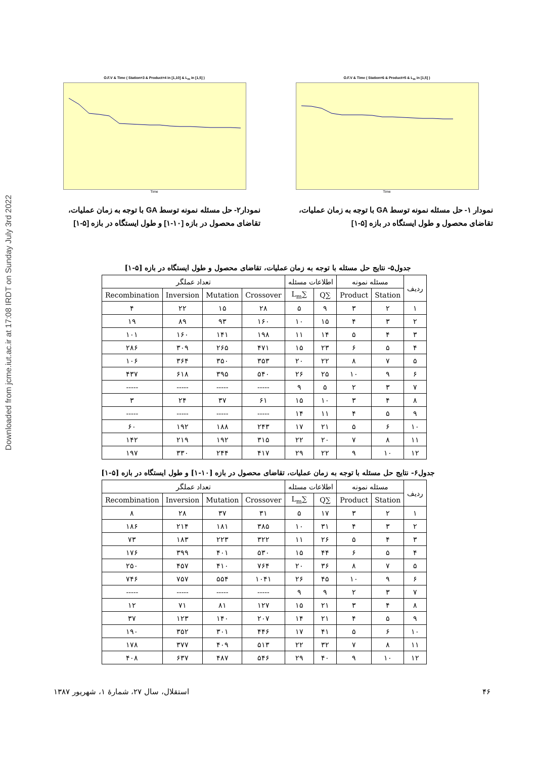Downloaded from jcme.iut.ac.ir at 17:08 IRDT on Sunday July 3rd 2022
O.F.V & Time ( Station=6 & Product=5 & L<sub>m</sub> in [1,5] )
Time
نمودار ۱- حل مسئله نمونه توسط GA با توجه به زمان عملیات،
تقاضای محصول و طول ایستگاه در بازه [۵-۱]
O.F.V & Time ( Station=3 & Product=4 in [1,10] & L<sub>m</sub> in [1,5] )
Time
نمودار۲- حل مسئله نمونه توسط GA با توجه به زمان عملیات،
تقاضای محصول در بازه [۱۰-۱] و طول ایستگاه در بازه [۵-۱]
جدول۵- نتایج حل مسئله با توجه به زمان عملیات، تقاضای محصول و طول ایستگاه در بازه [۵-۱]
| ردیف | مسئله نمونه | | اطلاعات مسئله | | تعداد عملگر | | | |
| --- | --- | --- | --- | --- | --- | --- | --- | --- |
| | Station | Product | ∑Q | ∑L<sub>m</sub> | Crossover | Mutation | Inversion | Recombination |
| ۱ | ۲ | ۳ | ۹ | ۵ | ۲۸ | ۱۵ | ۲۲ | ۴ |
| ۲ | ۳ | ۴ | ۱۵ | ۱۰ | ۱۶۰ | ۹۳ | ۸۹ | ۱۹ |
| ۳ | ۴ | ۵ | ۱۴ | ۱۱ | ۱۹۸ | ۱۴۱ | ۱۶۰ | ۱۰۱ |
| ۴ | ۵ | ۶ | ۲۳ | ۱۵ | ۴۷۱ | ۲۶۵ | ۳۰۹ | ۲۸۶ |
| ۵ | ۷ | ۸ | ۲۲ | ۲۰ | ۳۵۳ | ۳۵۰ | ۳۶۴ | ۱۰۶ |
| ۶ | ۹ | ۱۰ | ۲۵ | ۲۶ | ۵۴۰ | ۳۹۵ | ۶۱۸ | ۴۳۷ |
| ۷ | ۳ | ۲ | ۵ | ۹ | ----- | ----- | ----- | ----- |
| ۸ | ۴ | ۳ | ۱۰ | ۱۵ | ۶۱ | ۳۷ | ۲۴ | ۳ |
| ۹ | ۵ | ۴ | ۱۱ | ۱۴ | ----- | ----- | ----- | ----- |
| ۱۰ | ۶ | ۵ | ۲۱ | ۱۷ | ۲۴۳ | ۱۸۸ | ۱۹۲ | ۶۰ |
| ۱۱ | ۸ | ۷ | ۲۰ | ۲۲ | ۳۱۵ | ۱۹۲ | ۲۱۹ | ۱۴۲ |
| ۱۲ | ۱۰ | ۹ | ۲۲ | ۲۹ | ۴۱۷ | ۲۴۴ | ۳۳۰ | ۱۹۷ |
جدول۶- نتایج حل مسئله با توجه به زمان عملیات، تقاضای محصول در بازه [۱۰-۱] و طول ایستگاه در بازه [۵-۱]
| ردیف | مسئله نمونه | | اطلاعات مسئله | | تعداد عملگر | | | |
| --- | --- | --- | --- | --- | --- | --- | --- | --- |
| | Station | Product | ∑Q | ∑L<sub>m</sub> | Crossover | Mutation | Inversion | Recombination |
| ۱ | ۲ | ۳ | ۱۷ | ۵ | ۳۱ | ۳۷ | ۲۸ | ۸ |
| ۲ | ۳ | ۴ | ۳۱ | ۱۰ | ۳۸۵ | ۱۸۱ | ۲۱۴ | ۱۸۶ |
| ۳ | ۴ | ۵ | ۲۶ | ۱۱ | ۳۲۲ | ۲۲۳ | ۱۸۳ | ۷۳ |
| ۴ | ۵ | ۶ | ۴۴ | ۱۵ | ۵۳۰ | ۴۰۱ | ۳۹۹ | ۱۷۶ |
| ۵ | ۷ | ۸ | ۳۶ | ۲۰ | ۷۶۴ | ۴۱۰ | ۴۵۷ | ۲۵۰ |
| ۶ | ۹ | ۱۰ | ۴۵ | ۲۶ | ۱۰۴۱ | ۵۵۴ | ۷۵۷ | ۷۴۶ |
| ۷ | ۳ | ۲ | ۹ | ۹ | ----- | ----- | ----- | ----- |
| ۸ | ۴ | ۳ | ۲۱ | ۱۵ | ۱۲۷ | ۸۱ | ۷۱ | ۱۲ |
| ۹ | ۵ | ۴ | ۲۱ | ۱۴ | ۲۰۷ | ۱۴۰ | ۱۲۳ | ۳۷ |
| ۱۰ | ۶ | ۵ | ۴۱ | ۱۷ | ۴۴۶ | ۳۰۱ | ۳۵۲ | ۱۹۰ |
| ۱۱ | ۸ | ۷ | ۳۲ | ۲۲ | ۵۱۳ | ۴۰۹ | ۳۷۷ | ۱۷۸ |
| ۱۲ | ۱۰ | ۹ | ۴۰ | ۲۹ | ۵۴۶ | ۴۸۷ | ۶۳۷ | ۴۰۸ |
۴۶ استقلال، سال ۲۷، شمارهٔ ۱، شهریور ۱۳۸۷